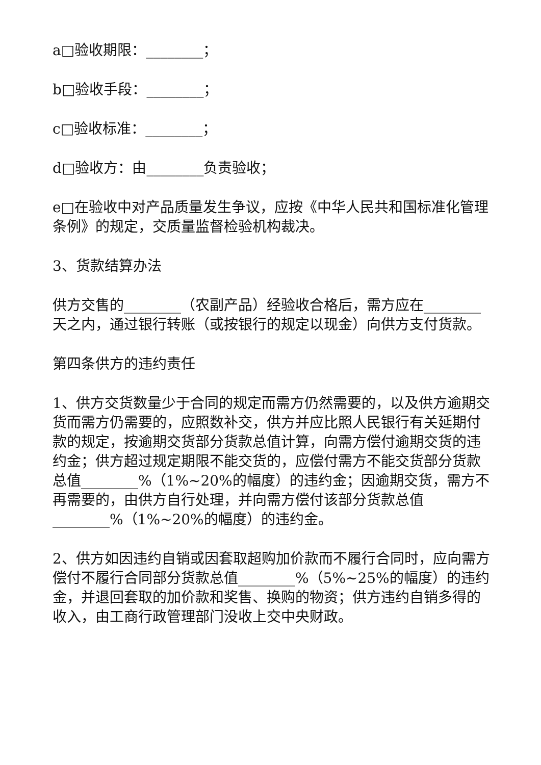a□验收期限：________；
b□验收手段：________；
c□验收标准：________；
d□验收方：由________负责验收；
e□在验收中对产品质量发生争议，应按《中华人民共和国标准化管理条例》的规定，交质量监督检验机构裁决。
3、货款结算办法
供方交售的________（农副产品）经验收合格后，需方应在________天之内，通过银行转账（或按银行的规定以现金）向供方支付货款。
第四条供方的违约责任
1、供方交货数量少于合同的规定而需方仍然需要的，以及供方逾期交货而需方仍需要的，应照数补交，供方并应比照人民银行有关延期付款的规定，按逾期交货部分货款总值计算，向需方偿付逾期交货的违约金；供方超过规定期限不能交货的，应偿付需方不能交货部分货款总值________%（1%~20%的幅度）的违约金；因逾期交货，需方不再需要的，由供方自行处理，并向需方偿付该部分货款总值________%（1%~20%的幅度）的违约金。
2、供方如因违约自销或因套取超购加价款而不履行合同时，应向需方偿付不履行合同部分货款总值________%（5%~25%的幅度）的违约金，并退回套取的加价款和奖售、换购的物资；供方违约自销多得的收入，由工商行政管理部门没收上交中央财政。